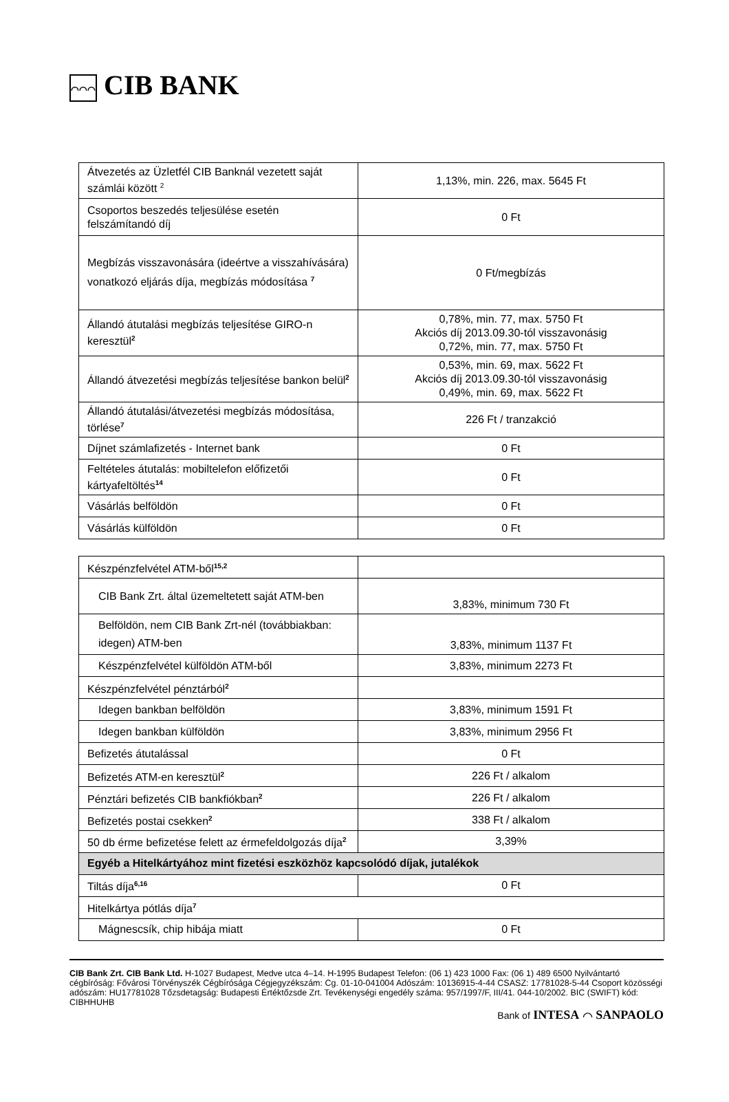⌒⌒⌒ CIB BANK
| Átvezetés az Üzletfél CIB Banknál vezetett saját számlái között <sup>2</sup> | 1,13%, min. 226, max. 5645 Ft |
| Csoportos beszedés teljesülése esetén felszámítandó díj | 0 Ft |
| Megbízás visszavonására (ideértve a visszahívására) vonatkozó eljárás díja, megbízás módosítása <sup>7</sup> | 0 Ft/megbízás |
| Állandó átutalási megbízás teljesítése GIRO-n keresztül<sup>2</sup> | 0,78%, min. 77, max. 5750 Ft Akciós díj 2013.09.30-tól visszavonásig 0,72%, min. 77, max. 5750 Ft |
| Állandó átvezetési megbízás teljesítése bankon belül<sup>2</sup> | 0,53%, min. 69, max. 5622 Ft Akciós díj 2013.09.30-tól visszavonásig 0,49%, min. 69, max. 5622 Ft |
| Állandó átutalási/átvezetési megbízás módosítása, törlése<sup>7</sup> | 226 Ft / tranzakció |
| Díjnet számlafizetés - Internet bank | 0 Ft |
| Feltételes átutalás: mobiltelefon előfizetői kártyafeltöltés<sup>14</sup> | 0 Ft |
| Vásárlás belföldön | 0 Ft |
| Vásárlás külföldön | 0 Ft |
| Készpénzfelvétel ATM-ből<sup>15,2</sup> | |
| CIB Bank Zrt. által üzemeltetett saját ATM-ben | 3,83%, minimum 730 Ft |
| Belföldön, nem CIB Bank Zrt-nél (továbbiakban: idegen) ATM-ben | 3,83%, minimum 1137 Ft |
| Készpénzfelvétel külföldön ATM-ből | 3,83%, minimum 2273 Ft |
| Készpénzfelvétel pénztárból<sup>2</sup> | |
| Idegen bankban belföldön | 3,83%, minimum 1591 Ft |
| Idegen bankban külföldön | 3,83%, minimum 2956 Ft |
| Befizetés átutalással | 0 Ft |
| Befizetés ATM-en keresztül<sup>2</sup> | 226 Ft / alkalom |
| Pénztári befizetés CIB bankfiókban<sup>2</sup> | 226 Ft / alkalom |
| Befizetés postai csekken<sup>2</sup> | 338 Ft / alkalom |
| 50 db érme befizetése felett az érmefeldolgozás díja<sup>2</sup> | 3,39% |
| Egyéb a Hitelkártyához mint fizetési eszközhöz kapcsolódó díjak, jutalékok | |
| Tiltás díja<sup>6,16</sup> | 0 Ft |
| Hitelkártya pótlás díja<sup>7</sup> | |
| Mágnescsík, chip hibája miatt | 0 Ft |
CIB Bank Zrt. CIB Bank Ltd. H-1027 Budapest, Medve utca 4–14. H-1995 Budapest Telefon: (06 1) 423 1000 Fax: (06 1) 489 6500 Nyilvántartó cégbíróság: Fővárosi Törvényszék Cégbírósága Cégjegyzékszám: Cg. 01-10-041004 Adószám: 10136915-4-44 CSASZ: 17781028-5-44 Csoport közösségi adószám: HU17781028 Tőzsdetagság: Budapesti Értéktőzsde Zrt. Tevékenységi engedély száma: 957/1997/F, III/41. 044-10/2002. BIC (SWIFT) kód: CIBHHUHB
Bank of INTESA ⌒ SANPAOLO